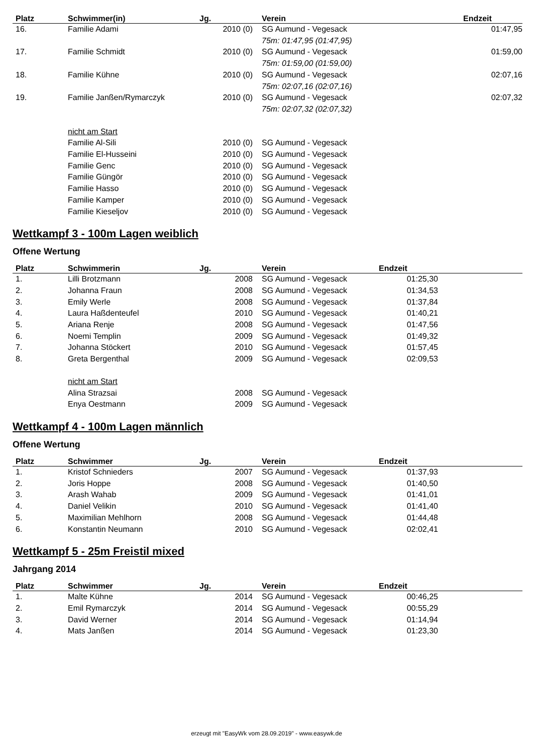| Platz | Schwimmer(in) | Jg. | Verein | Endzeit | |
| --- | --- | --- | --- | --- | --- |
| 16. | Familie Adami | 2010 (0) | SG Aumund - Vegesack 75m: 01:47,95 (01:47,95) | 01:47,95 | |
| 17. | Familie Schmidt | 2010 (0) | SG Aumund - Vegesack 75m: 01:59,00 (01:59,00) | 01:59,00 | |
| 18. | Familie Kühne | 2010 (0) | SG Aumund - Vegesack 75m: 02:07,16 (02:07,16) | 02:07,16 | |
| 19. | Familie Janßen/Rymarczyk | 2010 (0) | SG Aumund - Vegesack 75m: 02:07,32 (02:07,32) | 02:07,32 | |
| | nicht am Start | | | | |
| | Familie Al-Sili | 2010 (0) | SG Aumund - Vegesack | | |
| | Familie El-Husseini | 2010 (0) | SG Aumund - Vegesack | | |
| | Familie Genc | 2010 (0) | SG Aumund - Vegesack | | |
| | Familie Güngör | 2010 (0) | SG Aumund - Vegesack | | |
| | Familie Hasso | 2010 (0) | SG Aumund - Vegesack | | |
| | Familie Kamper | 2010 (0) | SG Aumund - Vegesack | | |
| | Familie Kieseljov | 2010 (0) | SG Aumund - Vegesack | | |
Wettkampf 3 - 100m Lagen weiblich
Offene Wertung
| Platz | Schwimmerin | Jg. | Verein | Endzeit | |
| --- | --- | --- | --- | --- | --- |
| 1. | Lilli Brotzmann | 2008 | SG Aumund - Vegesack | 01:25,30 | |
| 2. | Johanna Fraun | 2008 | SG Aumund - Vegesack | 01:34,53 | |
| 3. | Emily Werle | 2008 | SG Aumund - Vegesack | 01:37,84 | |
| 4. | Laura Haßdenteufel | 2010 | SG Aumund - Vegesack | 01:40,21 | |
| 5. | Ariana Renje | 2008 | SG Aumund - Vegesack | 01:47,56 | |
| 6. | Noemi Templin | 2009 | SG Aumund - Vegesack | 01:49,32 | |
| 7. | Johanna Stöckert | 2010 | SG Aumund - Vegesack | 01:57,45 | |
| 8. | Greta Bergenthal | 2009 | SG Aumund - Vegesack | 02:09,53 | |
| | nicht am Start | | | | |
| | Alina Strazsai | 2008 | SG Aumund - Vegesack | | |
| | Enya Oestmann | 2009 | SG Aumund - Vegesack | | |
Wettkampf 4 - 100m Lagen männlich
Offene Wertung
| Platz | Schwimmer | Jg. | Verein | Endzeit | |
| --- | --- | --- | --- | --- | --- |
| 1. | Kristof Schnieders | 2007 | SG Aumund - Vegesack | 01:37,93 | |
| 2. | Joris Hoppe | 2008 | SG Aumund - Vegesack | 01:40,50 | |
| 3. | Arash Wahab | 2009 | SG Aumund - Vegesack | 01:41,01 | |
| 4. | Daniel Velikin | 2010 | SG Aumund - Vegesack | 01:41,40 | |
| 5. | Maximilian Mehlhorn | 2008 | SG Aumund - Vegesack | 01:44,48 | |
| 6. | Konstantin Neumann | 2010 | SG Aumund - Vegesack | 02:02,41 | |
Wettkampf 5 - 25m Freistil mixed
Jahrgang 2014
| Platz | Schwimmer | Jg. | Verein | Endzeit | |
| --- | --- | --- | --- | --- | --- |
| 1. | Malte Kühne | 2014 | SG Aumund - Vegesack | 00:46,25 | |
| 2. | Emil Rymarczyk | 2014 | SG Aumund - Vegesack | 00:55,29 | |
| 3. | David Werner | 2014 | SG Aumund - Vegesack | 01:14,94 | |
| 4. | Mats Janßen | 2014 | SG Aumund - Vegesack | 01:23,30 | |
erzeugt mit "EasyWk vom 28.09.2019" - www.easywk.de